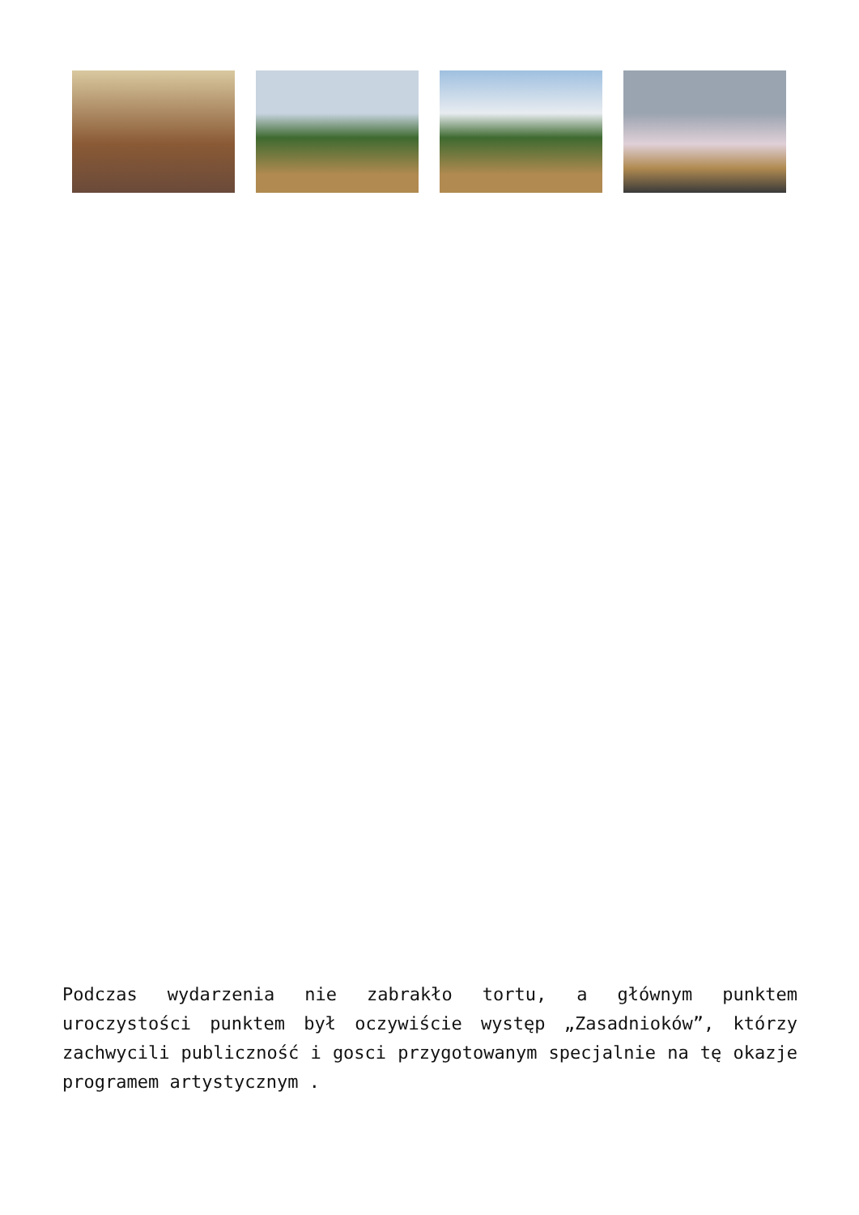Podczas wydarzenia nie zabrakło tortu, a głównym punktem uroczystości punktem był oczywiście występ „Zasadnioków”, którzy zachwycili publiczność i gosci przygotowanym specjalnie na tę okazje programem artystycznym .